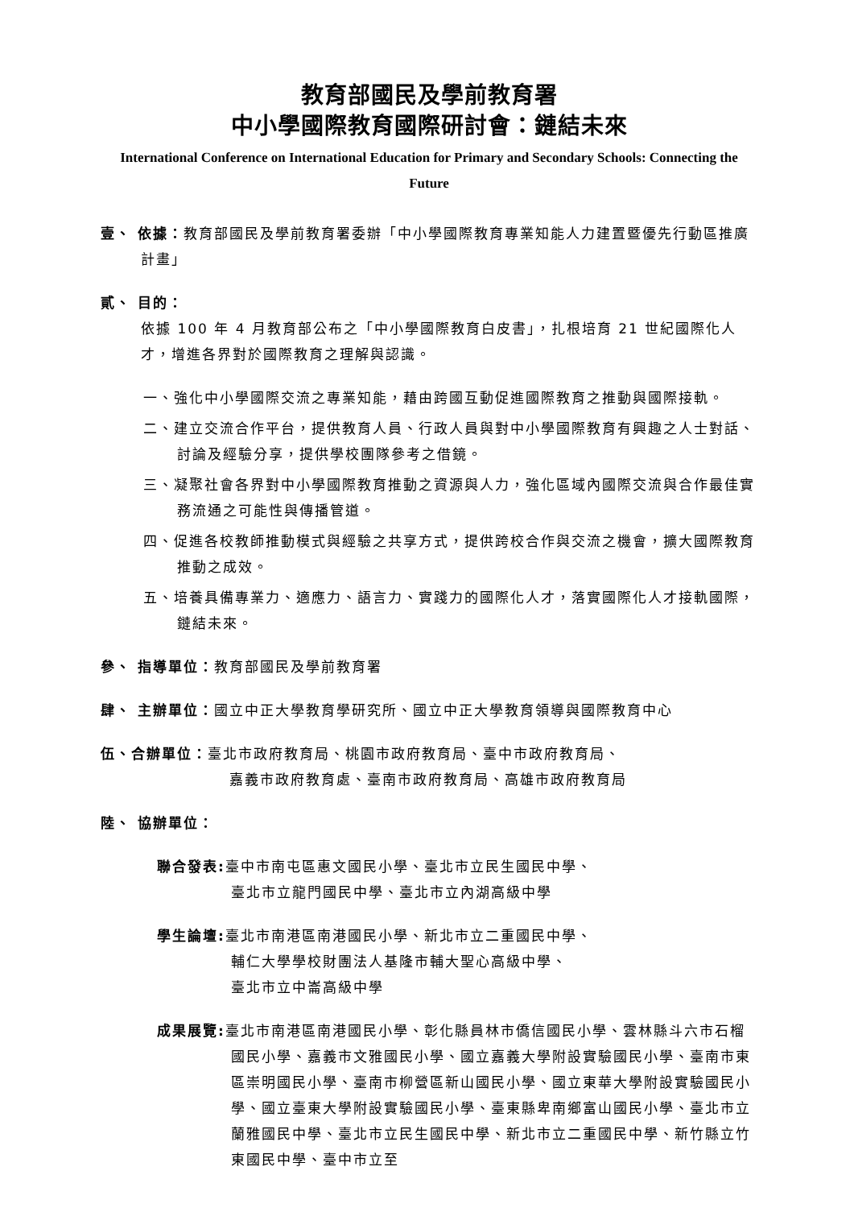教育部國民及學前教育署
中小學國際教育國際研討會：鏈結未來
International Conference on International Education for Primary and Secondary Schools: Connecting the Future
壹、 依據：教育部國民及學前教育署委辦「中小學國際教育專業知能人力建置暨優先行動區推廣計畫」
貳、 目的：
依據 100 年 4 月教育部公布之「中小學國際教育白皮書」，扎根培育 21 世紀國際化人才，增進各界對於國際教育之理解與認識。
一、強化中小學國際交流之專業知能，藉由跨國互動促進國際教育之推動與國際接軌。
二、建立交流合作平台，提供教育人員、行政人員與對中小學國際教育有興趣之人士對話、討論及經驗分享，提供學校團隊參考之借鏡。
三、凝聚社會各界對中小學國際教育推動之資源與人力，強化區域內國際交流與合作最佳實務流通之可能性與傳播管道。
四、促進各校教師推動模式與經驗之共享方式，提供跨校合作與交流之機會，擴大國際教育推動之成效。
五、培養具備專業力、適應力、語言力、實踐力的國際化人才，落實國際化人才接軌國際，鏈結未來。
參、 指導單位：教育部國民及學前教育署
肆、 主辦單位：國立中正大學教育學研究所、國立中正大學教育領導與國際教育中心
伍、合辦單位：臺北市政府教育局、桃園市政府教育局、臺中市政府教育局、
嘉義市政府教育處、臺南市政府教育局、高雄市政府教育局
陸、 協辦單位：
聯合發表: 臺中市南屯區惠文國民小學、臺北市立民生國民中學、
臺北市立龍門國民中學、臺北市立內湖高級中學
學生論壇: 臺北市南港區南港國民小學、新北市立二重國民中學、
輔仁大學學校財團法人基隆市輔大聖心高級中學、
臺北市立中崙高級中學
成果展覽: 臺北市南港區南港國民小學、彰化縣員林市僑信國民小學、雲林縣斗六市石榴國民小學、嘉義市文雅國民小學、國立嘉義大學附設實驗國民小學、臺南市東區崇明國民小學、臺南市柳營區新山國民小學、國立東華大學附設實驗國民小學、國立臺東大學附設實驗國民小學、臺東縣卑南鄉富山國民小學、臺北市立蘭雅國民中學、臺北市立民生國民中學、新北市立二重國民中學、新竹縣立竹東國民中學、臺中市立至